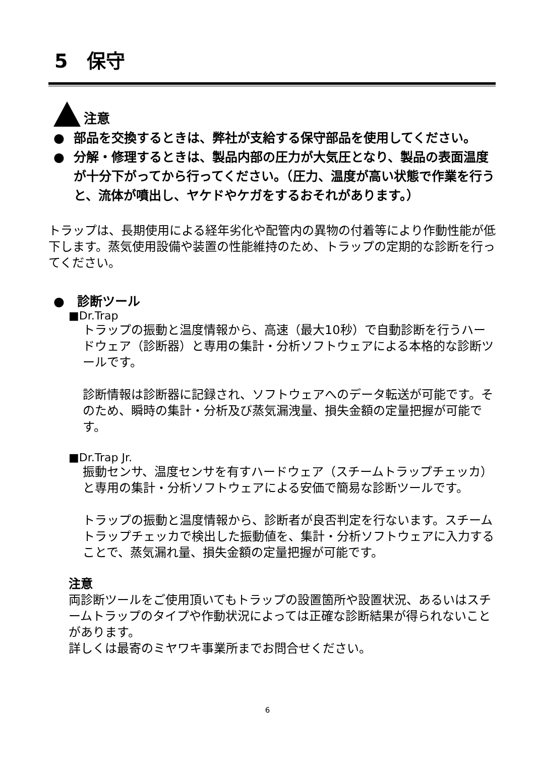5　保守
注意
● 部品を交換するときは、弊社が支給する保守部品を使用してください。
● 分解・修理するときは、製品内部の圧力が大気圧となり、製品の表面温度が十分下がってから行ってください。（圧力、温度が高い状態で作業を行うと、流体が噴出し、ヤケドやケガをするおそれがあります。）
トラップは、長期使用による経年劣化や配管内の異物の付着等により作動性能が低下します。蒸気使用設備や装置の性能維持のため、トラップの定期的な診断を行ってください。
●　診断ツール
■Dr.Trap
トラップの振動と温度情報から、高速（最大10秒）で自動診断を行うハードウェア（診断器）と専用の集計・分析ソフトウェアによる本格的な診断ツールです。
診断情報は診断器に記録され、ソフトウェアへのデータ転送が可能です。そのため、瞬時の集計・分析及び蒸気漏洩量、損失金額の定量把握が可能です。
■Dr.Trap Jr.
振動センサ、温度センサを有すハードウェア（スチームトラップチェッカ）と専用の集計・分析ソフトウェアによる安価で簡易な診断ツールです。
トラップの振動と温度情報から、診断者が良否判定を行ないます。スチームトラップチェッカで検出した振動値を、集計・分析ソフトウェアに入力することで、蒸気漏れ量、損失金額の定量把握が可能です。
注意
両診断ツールをご使用頂いてもトラップの設置箇所や設置状況、あるいはスチームトラップのタイプや作動状況によっては正確な診断結果が得られないことがあります。
詳しくは最寄のミヤワキ事業所までお問合せください。
6